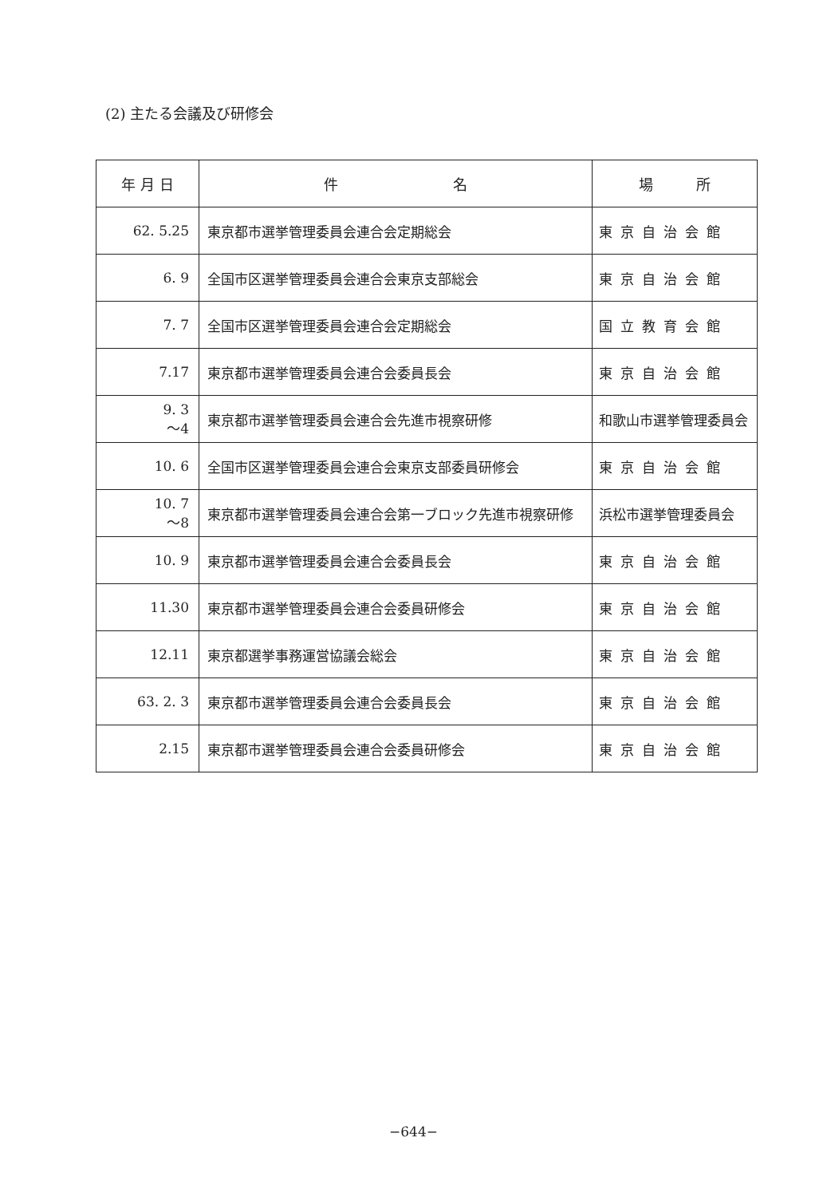(2) 主たる会議及び研修会
| 年 月 日 | 件 名 | 場 所 |
| --- | --- | --- |
| 62. 5.25 | 東京都市選挙管理委員会連合会定期総会 | 東京自治会館 |
| 6. 9 | 全国市区選挙管理委員会連合会東京支部総会 | 東京自治会館 |
| 7. 7 | 全国市区選挙管理委員会連合会定期総会 | 国立教育会館 |
| 7.17 | 東京都市選挙管理委員会連合会委員長会 | 東京自治会館 |
| 9. 3 ～4 | 東京都市選挙管理委員会連合会先進市視察研修 | 和歌山市選挙管理委員会 |
| 10. 6 | 全国市区選挙管理委員会連合会東京支部委員研修会 | 東京自治会館 |
| 10. 7 ～8 | 東京都市選挙管理委員会連合会第一ブロック先進市視察研修 | 浜松市選挙管理委員会 |
| 10. 9 | 東京都市選挙管理委員会連合会委員長会 | 東京自治会館 |
| 11.30 | 東京都市選挙管理委員会連合会委員研修会 | 東京自治会館 |
| 12.11 | 東京都選挙事務運営協議会総会 | 東京自治会館 |
| 63. 2. 3 | 東京都市選挙管理委員会連合会委員長会 | 東京自治会館 |
| 2.15 | 東京都市選挙管理委員会連合会委員研修会 | 東京自治会館 |
−644−